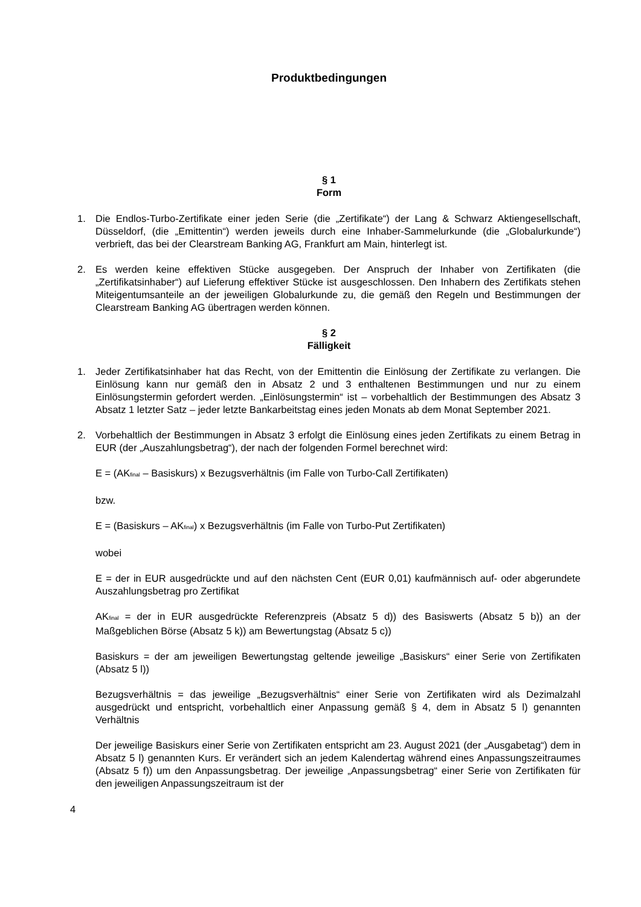Produktbedingungen
§ 1
Form
1. Die Endlos-Turbo-Zertifikate einer jeden Serie (die „Zertifikate“) der Lang & Schwarz Aktiengesellschaft, Düsseldorf, (die „Emittentin“) werden jeweils durch eine Inhaber-Sammelurkunde (die „Globalurkunde“) verbrieft, das bei der Clearstream Banking AG, Frankfurt am Main, hinterlegt ist.
2. Es werden keine effektiven Stücke ausgegeben. Der Anspruch der Inhaber von Zertifikaten (die „Zertifikatsinhaber“) auf Lieferung effektiver Stücke ist ausgeschlossen. Den Inhabern des Zertifikats stehen Miteigentumsanteile an der jeweiligen Globalurkunde zu, die gemäß den Regeln und Bestimmungen der Clearstream Banking AG übertragen werden können.
§ 2
Fälligkeit
1. Jeder Zertifikatsinhaber hat das Recht, von der Emittentin die Einlösung der Zertifikate zu verlangen. Die Einlösung kann nur gemäß den in Absatz 2 und 3 enthaltenen Bestimmungen und nur zu einem Einlösungstermin gefordert werden. „Einlösungstermin“ ist – vorbehaltlich der Bestimmungen des Absatz 3 Absatz 1 letzter Satz – jeder letzte Bankarbeitstag eines jeden Monats ab dem Monat September 2021.
2. Vorbehaltlich der Bestimmungen in Absatz 3 erfolgt die Einlösung eines jeden Zertifikats zu einem Betrag in EUR (der „Auszahlungsbetrag“), der nach der folgenden Formel berechnet wird:
E = (AK<sub>final</sub> – Basiskurs) x Bezugsverhältnis (im Falle von Turbo-Call Zertifikaten)
bzw.
E = (Basiskurs – AK<sub>final</sub>) x Bezugsverhältnis (im Falle von Turbo-Put Zertifikaten)
wobei
E = der in EUR ausgedrückte und auf den nächsten Cent (EUR 0,01) kaufmännisch auf- oder abgerundete Auszahlungsbetrag pro Zertifikat
AK<sub>final</sub> = der in EUR ausgedrückte Referenzpreis (Absatz 5 d)) des Basiswerts (Absatz 5 b)) an der Maßgeblichen Börse (Absatz 5 k)) am Bewertungstag (Absatz 5 c))
Basiskurs = der am jeweiligen Bewertungstag geltende jeweilige „Basiskurs“ einer Serie von Zertifikaten (Absatz 5 l))
Bezugsverhältnis = das jeweilige „Bezugsverhältnis“ einer Serie von Zertifikaten wird als Dezimalzahl ausgedrückt und entspricht, vorbehaltlich einer Anpassung gemäß § 4, dem in Absatz 5 l) genannten Verhältnis
Der jeweilige Basiskurs einer Serie von Zertifikaten entspricht am 23. August 2021 (der „Ausgabetag“) dem in Absatz 5 l) genannten Kurs. Er verändert sich an jedem Kalendertag während eines Anpassungszeitraumes (Absatz 5 f)) um den Anpassungsbetrag. Der jeweilige „Anpassungsbetrag“ einer Serie von Zertifikaten für den jeweiligen Anpassungszeitraum ist der
4